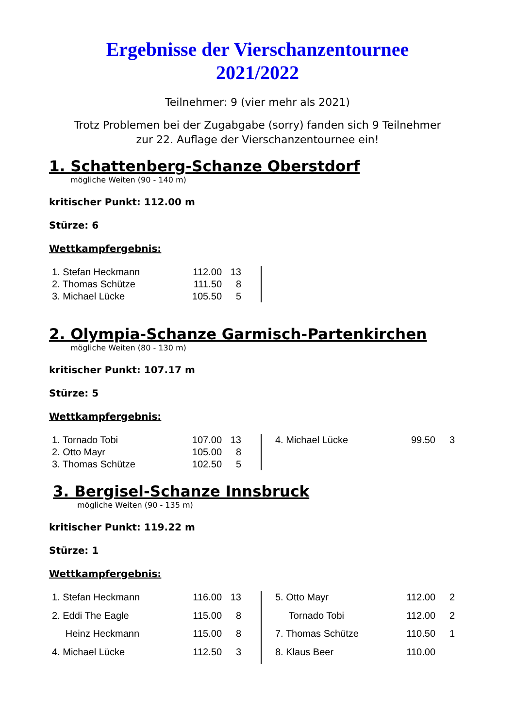Ergebnisse der Vierschanzentournee
2021/2022
Teilnehmer: 9 (vier mehr als 2021)
Trotz Problemen bei der Zugabgabe (sorry) fanden sich 9 Teilnehmer
zur 22. Auflage der Vierschanzentournee ein!
1. Schattenberg-Schanze Oberstdorf
mögliche Weiten (90 - 140 m)
kritischer Punkt: 112.00 m
Stürze: 6
Wettkampfergebnis:
| 1. Stefan Heckmann | 112.00 | 13 | |
| 2. Thomas Schütze | 111.50 | 8 | |
| 3. Michael Lücke | 105.50 | 5 | |
2. Olympia-Schanze Garmisch-Partenkirchen
mögliche Weiten (80 - 130 m)
kritischer Punkt: 107.17 m
Stürze: 5
Wettkampfergebnis:
| 1. Tornado Tobi | 107.00 | 13 | | | 4. Michael Lücke | 99.50 | 3 |
| 2. Otto Mayr | 105.00 | 8 | | | | | |
| 3. Thomas Schütze | 102.50 | 5 | | | | | |
3. Bergisel-Schanze Innsbruck
mögliche Weiten (90 - 135 m)
kritischer Punkt: 119.22 m
Stürze: 1
Wettkampfergebnis:
| 1. Stefan Heckmann | 116.00 | 13 | | | 5. Otto Mayr | 112.00 | 2 |
| 2. Eddi The Eagle | 115.00 | 8 | | | Tornado Tobi | 112.00 | 2 |
| Heinz Heckmann | 115.00 | 8 | | | 7. Thomas Schütze | 110.50 | 1 |
| 4. Michael Lücke | 112.50 | 3 | | | 8. Klaus Beer | 110.00 | |